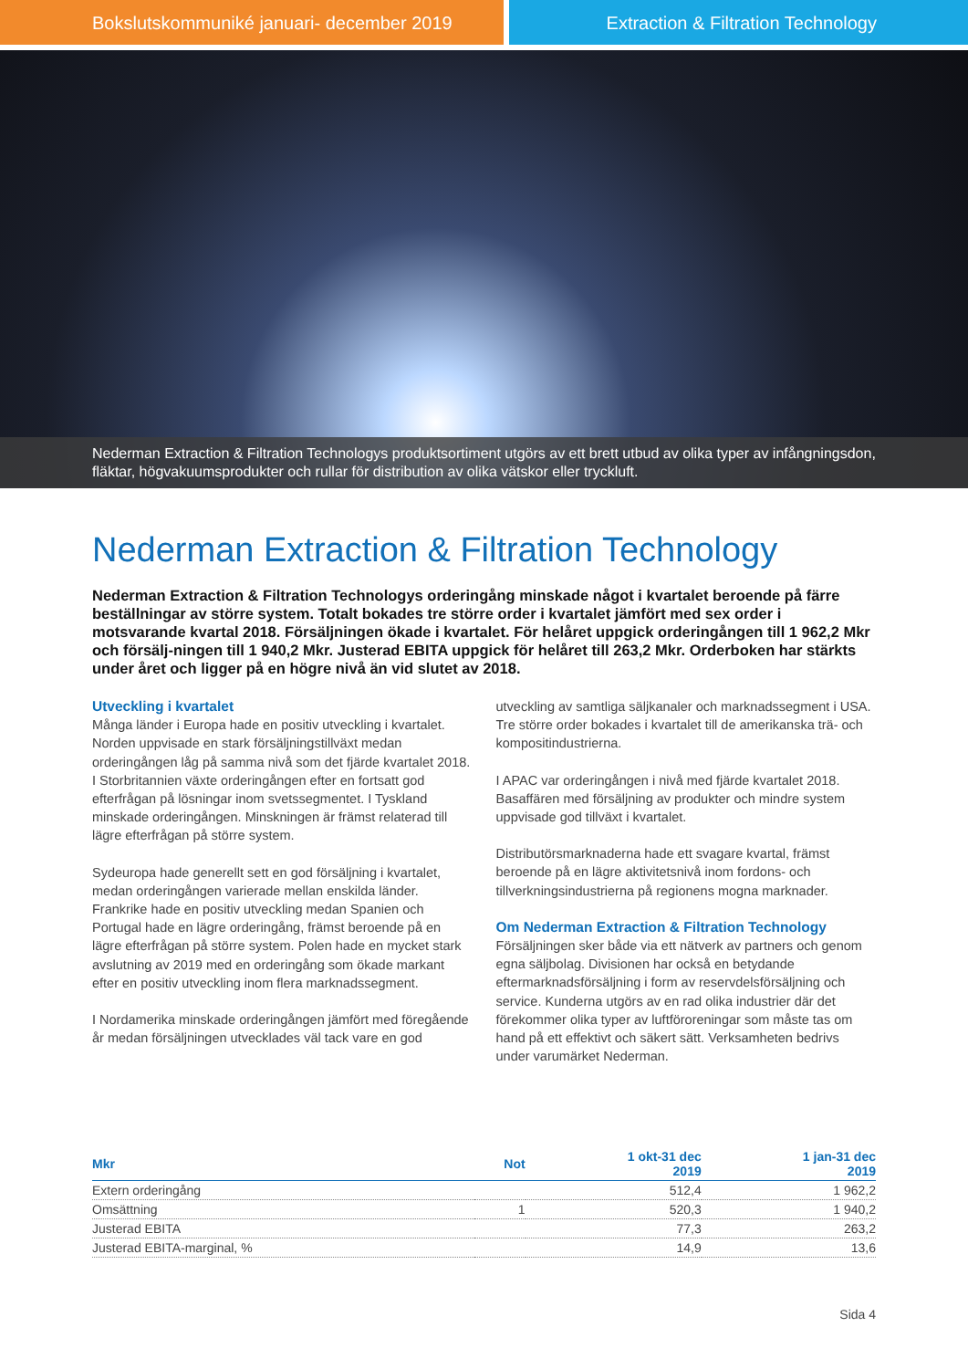Bokslutskommuniké januari- december 2019 Extraction & Filtration Technology
Nederman Extraction & Filtration Technologys produktsortiment utgörs av ett brett utbud av olika typer av infångningsdon, fläktar, högvakuumsprodukter och rullar för distribution av olika vätskor eller tryckluft.
Nederman Extraction & Filtration Technology
Nederman Extraction & Filtration Technologys orderingång minskade något i kvartalet beroende på färre beställningar av större system. Totalt bokades tre större order i kvartalet jämfört med sex order i motsvarande kvartal 2018. Försäljningen ökade i kvartalet. För helåret uppgick orderingången till 1 962,2 Mkr och försälj-ningen till 1 940,2 Mkr. Justerad EBITA uppgick för helåret till 263,2 Mkr. Orderboken har stärkts under året och ligger på en högre nivå än vid slutet av 2018.
Utveckling i kvartalet
Många länder i Europa hade en positiv utveckling i kvartalet. Norden uppvisade en stark försäljningstillväxt medan orderingången låg på samma nivå som det fjärde kvartalet 2018. I Storbritannien växte orderingången efter en fortsatt god efterfrågan på lösningar inom svetssegmentet. I Tyskland minskade orderingången. Minskningen är främst relaterad till lägre efterfrågan på större system.
Sydeuropa hade generellt sett en god försäljning i kvartalet, medan orderingången varierade mellan enskilda länder. Frankrike hade en positiv utveckling medan Spanien och Portugal hade en lägre orderingång, främst beroende på en lägre efterfrågan på större system. Polen hade en mycket stark avslutning av 2019 med en orderingång som ökade markant efter en positiv utveckling inom flera marknadssegment.
I Nordamerika minskade orderingången jämfört med föregående år medan försäljningen utvecklades väl tack vare en god utveckling av samtliga säljkanaler och marknadssegment i USA. Tre större order bokades i kvartalet till de amerikanska trä- och kompositindustrierna.
I APAC var orderingången i nivå med fjärde kvartalet 2018. Basaffären med försäljning av produkter och mindre system uppvisade god tillväxt i kvartalet.
Distributörsmarknaderna hade ett svagare kvartal, främst beroende på en lägre aktivitetsnivå inom fordons- och tillverkningsindustrierna på regionens mogna marknader.
Om Nederman Extraction & Filtration Technology
Försäljningen sker både via ett nätverk av partners och genom egna säljbolag. Divisionen har också en betydande eftermarknadsförsäljning i form av reservdelsförsäljning och service. Kunderna utgörs av en rad olika industrier där det förekommer olika typer av luftföroreningar som måste tas om hand på ett effektivt och säkert sätt. Verksamheten bedrivs under varumärket Nederman.
| Mkr | Not | 1 okt-31 dec 2019 | 1 jan-31 dec 2019 |
| --- | --- | --- | --- |
| Extern orderingång | | 512,4 | 1 962,2 |
| Omsättning | 1 | 520,3 | 1 940,2 |
| Justerad EBITA | | 77,3 | 263,2 |
| Justerad EBITA-marginal, % | | 14,9 | 13,6 |
Sida 4